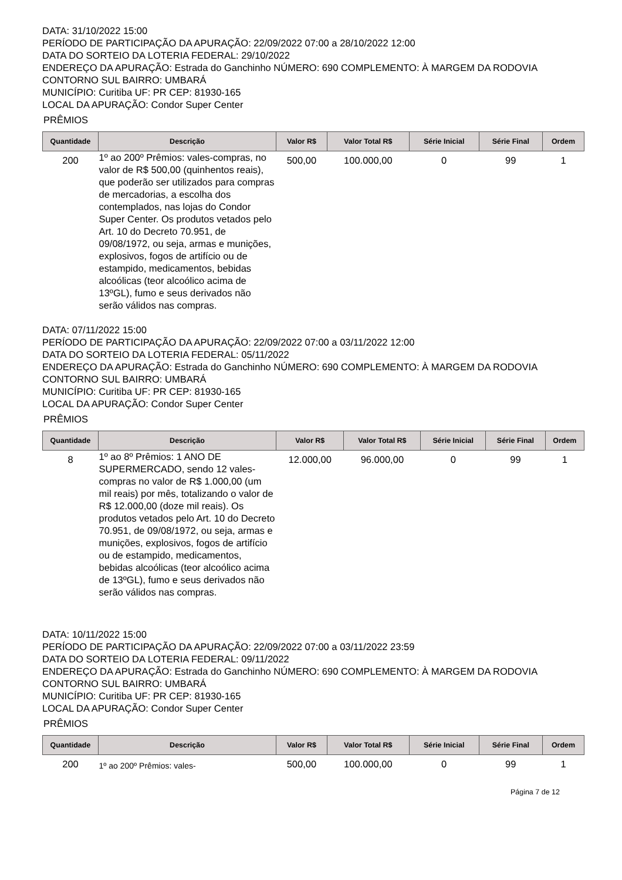DATA: 31/10/2022 15:00
PERÍODO DE PARTICIPAÇÃO DA APURAÇÃO: 22/09/2022 07:00 a 28/10/2022 12:00
DATA DO SORTEIO DA LOTERIA FEDERAL: 29/10/2022
ENDEREÇO DA APURAÇÃO: Estrada do Ganchinho NÚMERO: 690 COMPLEMENTO: À MARGEM DA RODOVIA CONTORNO SUL BAIRRO: UMBARÁ
MUNICÍPIO: Curitiba UF: PR CEP: 81930-165
LOCAL DA APURAÇÃO: Condor Super Center
PRÊMIOS
| Quantidade | Descrição | Valor R$ | Valor Total R$ | Série Inicial | Série Final | Ordem |
| --- | --- | --- | --- | --- | --- | --- |
| 200 | 1º ao 200º Prêmios: vales-compras, no valor de R$ 500,00 (quinhentos reais), que poderão ser utilizados para compras de mercadorias, a escolha dos contemplados, nas lojas do Condor Super Center. Os produtos vetados pelo Art. 10 do Decreto 70.951, de 09/08/1972, ou seja, armas e munições, explosivos, fogos de artifício ou de estampido, medicamentos, bebidas alcoólicas (teor alcoólico acima de 13ºGL), fumo e seus derivados não serão válidos nas compras. | 500,00 | 100.000,00 | 0 | 99 | 1 |
DATA: 07/11/2022 15:00
PERÍODO DE PARTICIPAÇÃO DA APURAÇÃO: 22/09/2022 07:00 a 03/11/2022 12:00
DATA DO SORTEIO DA LOTERIA FEDERAL: 05/11/2022
ENDEREÇO DA APURAÇÃO: Estrada do Ganchinho NÚMERO: 690 COMPLEMENTO: À MARGEM DA RODOVIA CONTORNO SUL BAIRRO: UMBARÁ
MUNICÍPIO: Curitiba UF: PR CEP: 81930-165
LOCAL DA APURAÇÃO: Condor Super Center
PRÊMIOS
| Quantidade | Descrição | Valor R$ | Valor Total R$ | Série Inicial | Série Final | Ordem |
| --- | --- | --- | --- | --- | --- | --- |
| 8 | 1º ao 8º Prêmios: 1 ANO DE SUPERMERCADO, sendo 12 vales-compras no valor de R$ 1.000,00 (um mil reais) por mês, totalizando o valor de R$ 12.000,00 (doze mil reais). Os produtos vetados pelo Art. 10 do Decreto 70.951, de 09/08/1972, ou seja, armas e munições, explosivos, fogos de artifício ou de estampido, medicamentos, bebidas alcoólicas (teor alcoólico acima de 13ºGL), fumo e seus derivados não serão válidos nas compras. | 12.000,00 | 96.000,00 | 0 | 99 | 1 |
DATA: 10/11/2022 15:00
PERÍODO DE PARTICIPAÇÃO DA APURAÇÃO: 22/09/2022 07:00 a 03/11/2022 23:59
DATA DO SORTEIO DA LOTERIA FEDERAL: 09/11/2022
ENDEREÇO DA APURAÇÃO: Estrada do Ganchinho NÚMERO: 690 COMPLEMENTO: À MARGEM DA RODOVIA CONTORNO SUL BAIRRO: UMBARÁ
MUNICÍPIO: Curitiba UF: PR CEP: 81930-165
LOCAL DA APURAÇÃO: Condor Super Center
PRÊMIOS
| Quantidade | Descrição | Valor R$ | Valor Total R$ | Série Inicial | Série Final | Ordem |
| --- | --- | --- | --- | --- | --- | --- |
| 200 | 1º ao 200º Prêmios: vales- | 500,00 | 100.000,00 | 0 | 99 | 1 |
Página 7 de 12